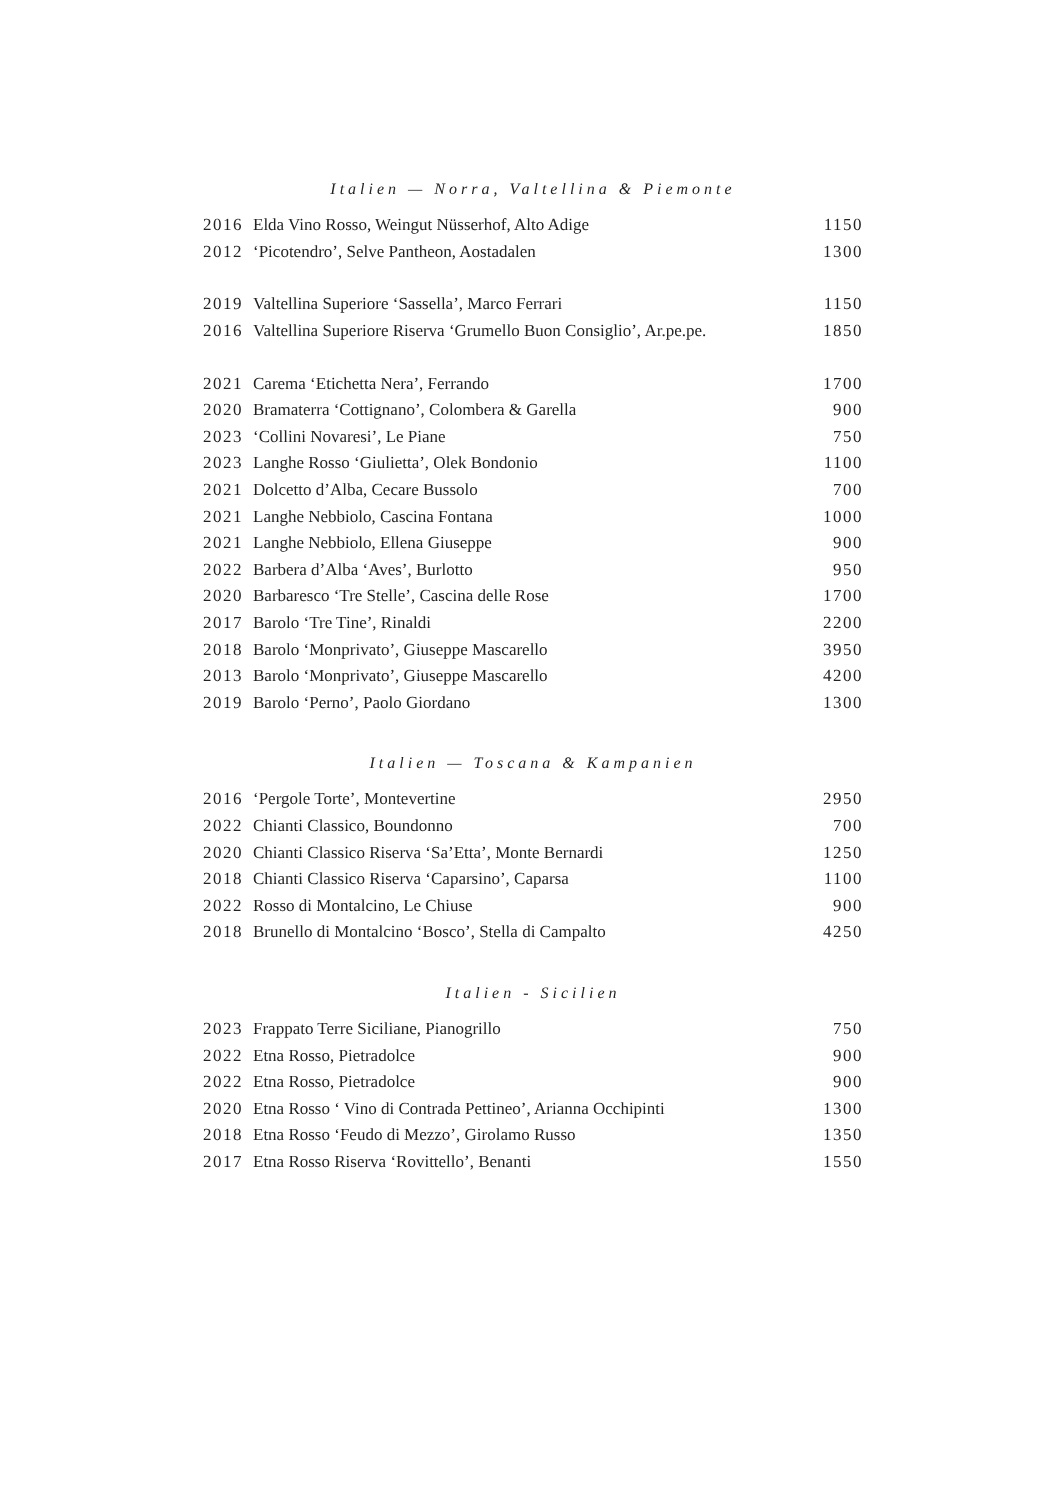Italien — Norra, Valtellina & Piemonte
| 2016 | Elda Vino Rosso, Weingut Nüsserhof, Alto Adige | 1150 |
| 2012 | ‘Picotendro’, Selve Pantheon, Aostadalen | 1300 |
| 2019 | Valtellina Superiore ‘Sassella’, Marco Ferrari | 1150 |
| 2016 | Valtellina Superiore Riserva ‘Grumello Buon Consiglio’, Ar.pe.pe. | 1850 |
| 2021 | Carema ‘Etichetta Nera’, Ferrando | 1700 |
| 2020 | Bramaterra ‘Cottignano’, Colombera & Garella | 900 |
| 2023 | ‘Collini Novaresi’, Le Piane | 750 |
| 2023 | Langhe Rosso ‘Giulietta’, Olek Bondonio | 1100 |
| 2021 | Dolcetto d’Alba, Cecare Bussolo | 700 |
| 2021 | Langhe Nebbiolo, Cascina Fontana | 1000 |
| 2021 | Langhe Nebbiolo, Ellena Giuseppe | 900 |
| 2022 | Barbera d’Alba ‘Aves’, Burlotto | 950 |
| 2020 | Barbaresco ‘Tre Stelle’, Cascina delle Rose | 1700 |
| 2017 | Barolo ‘Tre Tine’, Rinaldi | 2200 |
| 2018 | Barolo ‘Monprivato’, Giuseppe Mascarello | 3950 |
| 2013 | Barolo ‘Monprivato’, Giuseppe Mascarello | 4200 |
| 2019 | Barolo ‘Perno’, Paolo Giordano | 1300 |
Italien — Toscana & Kampanien
| 2016 | ‘Pergole Torte’, Montevertine | 2950 |
| 2022 | Chianti Classico, Boundonno | 700 |
| 2020 | Chianti Classico Riserva ‘Sa’Etta’, Monte Bernardi | 1250 |
| 2018 | Chianti Classico Riserva ‘Caparsino’, Caparsa | 1100 |
| 2022 | Rosso di Montalcino, Le Chiuse | 900 |
| 2018 | Brunello di Montalcino ‘Bosco’, Stella di Campalto | 4250 |
Italien - Sicilien
| 2023 | Frappato Terre Siciliane, Pianogrillo | 750 |
| 2022 | Etna Rosso, Pietradolce | 900 |
| 2022 | Etna Rosso, Pietradolce | 900 |
| 2020 | Etna Rosso ‘ Vino di Contrada Pettineo’, Arianna Occhipinti | 1300 |
| 2018 | Etna Rosso ‘Feudo di Mezzo’, Girolamo Russo | 1350 |
| 2017 | Etna Rosso Riserva ‘Rovittello’, Benanti | 1550 |